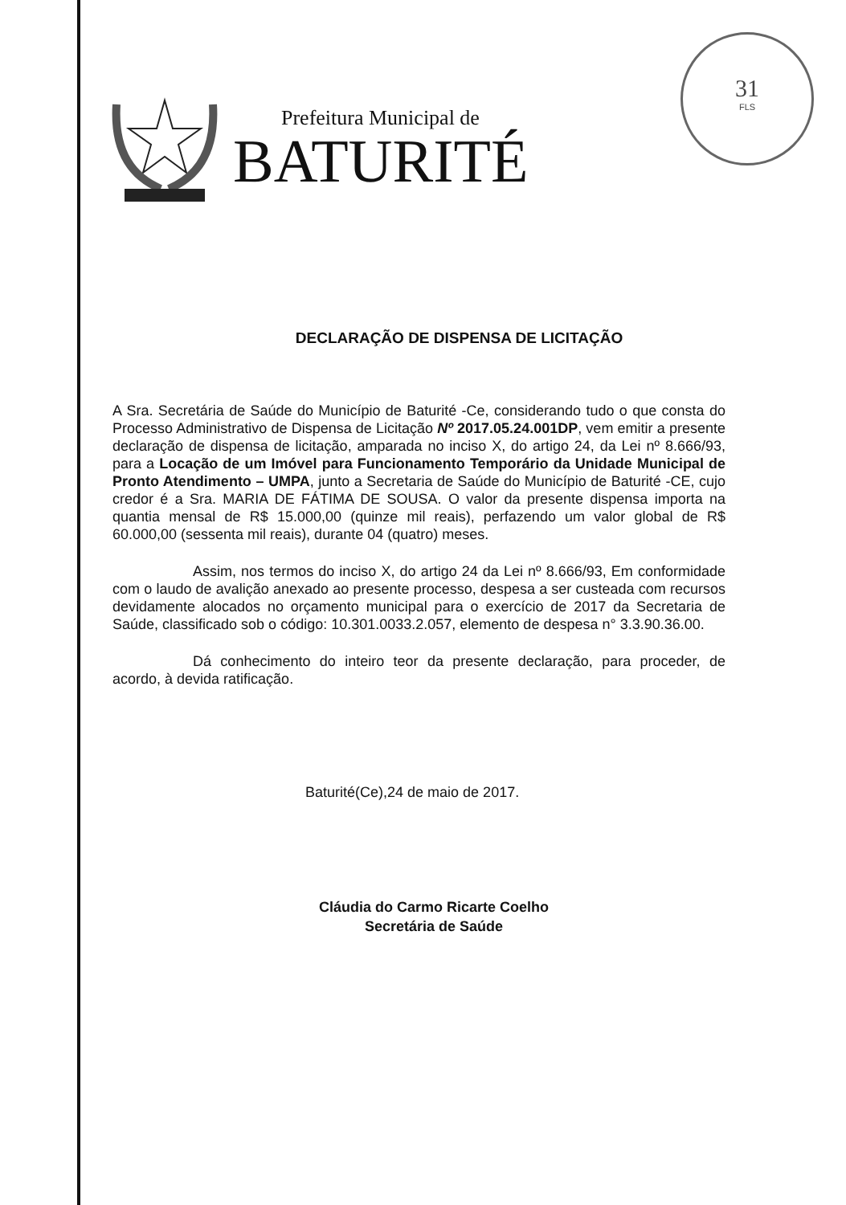31
FLS
Prefeitura Municipal de
BATURITÉ
DECLARAÇÃO DE DISPENSA DE LICITAÇÃO
A Sra. Secretária de Saúde do Município de Baturité -Ce, considerando tudo o que consta do Processo Administrativo de Dispensa de Licitação Nº 2017.05.24.001DP, vem emitir a presente declaração de dispensa de licitação, amparada no inciso X, do artigo 24, da Lei nº 8.666/93, para a Locação de um Imóvel para Funcionamento Temporário da Unidade Municipal de Pronto Atendimento – UMPA, junto a Secretaria de Saúde do Município de Baturité -CE, cujo credor é a Sra. MARIA DE FÁTIMA DE SOUSA. O valor da presente dispensa importa na quantia mensal de R$ 15.000,00 (quinze mil reais), perfazendo um valor global de R$ 60.000,00 (sessenta mil reais), durante 04 (quatro) meses.
Assim, nos termos do inciso X, do artigo 24 da Lei nº 8.666/93, Em conformidade com o laudo de avalição anexado ao presente processo, despesa a ser custeada com recursos devidamente alocados no orçamento municipal para o exercício de 2017 da Secretaria de Saúde, classificado sob o código: 10.301.0033.2.057, elemento de despesa n° 3.3.90.36.00.
Dá conhecimento do inteiro teor da presente declaração, para proceder, de acordo, à devida ratificação.
Baturité(Ce),24 de maio de 2017.
Cláudia do Carmo Ricarte Coelho
Secretária de Saúde